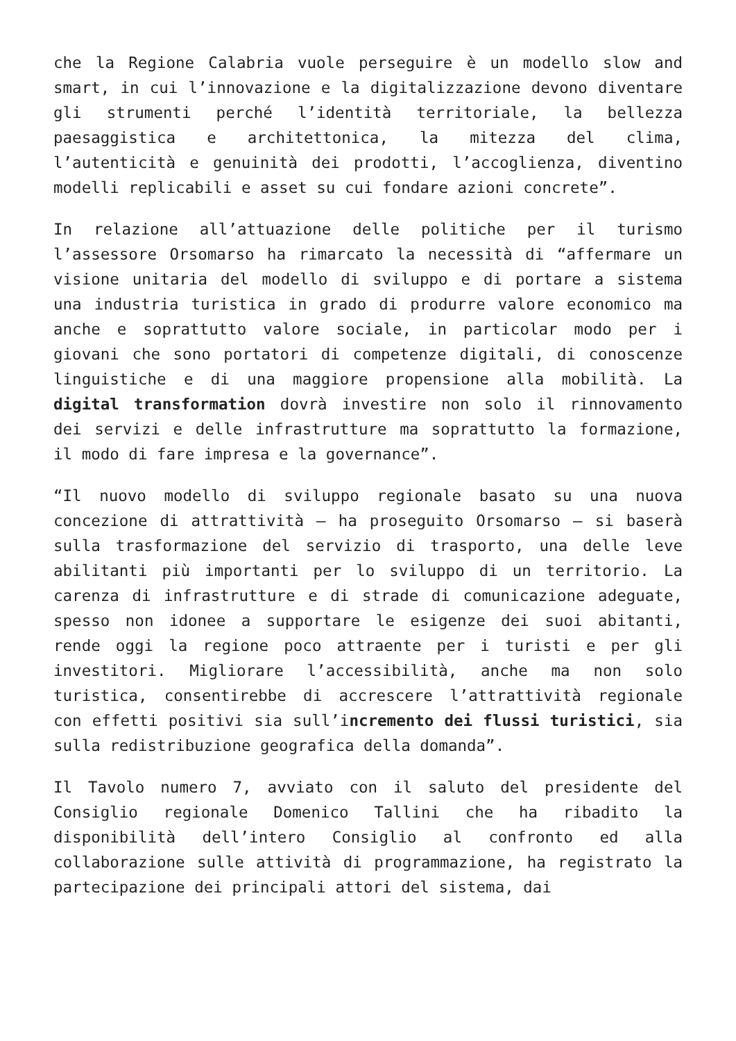che la Regione Calabria vuole perseguire è un modello slow and smart, in cui l’innovazione e la digitalizzazione devono diventare gli strumenti perché l’identità territoriale, la bellezza paesaggistica e architettonica, la mitezza del clima, l’autenticità e genuinità dei prodotti, l’accoglienza, diventino modelli replicabili e asset su cui fondare azioni concrete”.
In relazione all’attuazione delle politiche per il turismo l’assessore Orsomarso ha rimarcato la necessità di “affermare un visione unitaria del modello di sviluppo e di portare a sistema una industria turistica in grado di produrre valore economico ma anche e soprattutto valore sociale, in particolar modo per i giovani che sono portatori di competenze digitali, di conoscenze linguistiche e di una maggiore propensione alla mobilità. La digital transformation dovrà investire non solo il rinnovamento dei servizi e delle infrastrutture ma soprattutto la formazione, il modo di fare impresa e la governance”.
“Il nuovo modello di sviluppo regionale basato su una nuova concezione di attrattività – ha proseguito Orsomarso – si baserà sulla trasformazione del servizio di trasporto, una delle leve abilitanti più importanti per lo sviluppo di un territorio. La carenza di infrastrutture e di strade di comunicazione adeguate, spesso non idonee a supportare le esigenze dei suoi abitanti, rende oggi la regione poco attraente per i turisti e per gli investitori. Migliorare l’accessibilità, anche ma non solo turistica, consentirebbe di accrescere l’attrattività regionale con effetti positivi sia sull’incremento dei flussi turistici, sia sulla redistribuzione geografica della domanda”.
Il Tavolo numero 7, avviato con il saluto del presidente del Consiglio regionale Domenico Tallini che ha ribadito la disponibilità dell’intero Consiglio al confronto ed alla collaborazione sulle attività di programmazione, ha registrato la partecipazione dei principali attori del sistema, dai